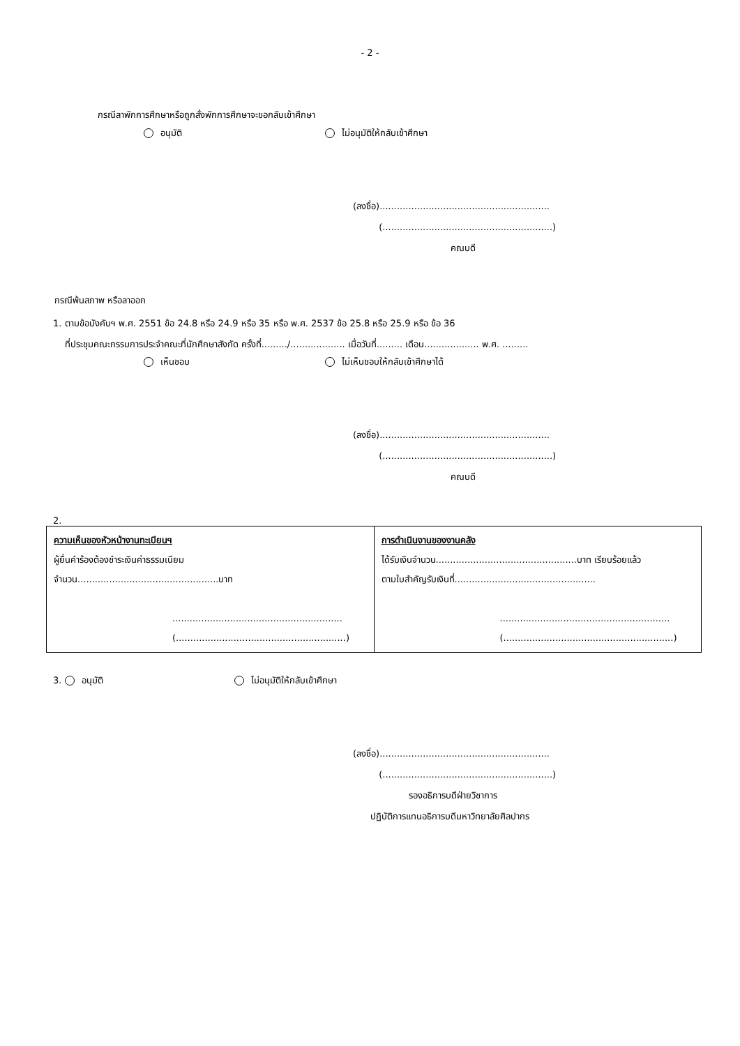- 2 -
กรณีลาพักการศึกษาหรือถูกสั่งพักการศึกษาจะขอกลับเข้าศึกษา
อนุมัติ ไม่อนุมัติให้กลับเข้าศึกษา
(ลงชื่อ)...........................................................
(...........................................................)
คณบดี
กรณีพ้นสภาพ หรือลาออก
1. ตามข้อบังคับฯ พ.ศ. 2551 ข้อ 24.8 หรือ 24.9 หรือ 35 หรือ พ.ศ. 2537 ข้อ 25.8 หรือ 25.9 หรือ ข้อ 36
ที่ประชุมคณะกรรมการประจำคณะที่นักศึกษาสังกัด ครั้งที่........./................... เมื่อวันที่......... เดือน................... พ.ศ. .........
เห็นชอบ ไม่เห็นชอบให้กลับเข้าศึกษาได้
(ลงชื่อ)...........................................................
(...........................................................)
คณบดี
2.
| ความเห็นของหัวหน้างานทะเบียนฯ ผู้ยื่นคำร้องต้องชำระเงินค่าธรรมเนียม จำนวน.................................................บาท ........................................................... (...........................................................) | การดำเนินงานของงานคลัง ได้รับเงินจำนวน.................................................บาท เรียบร้อยแล้ว ตามใบสำคัญรับเงินที่................................................. ........................................................... (...........................................................) |
3. อนุมัติ ไม่อนุมัติให้กลับเข้าศึกษา
(ลงชื่อ)...........................................................
(...........................................................)
รองอธิการบดีฝ่ายวิชาการ
ปฏิบัติการแทนอธิการบดีมหาวิทยาลัยศิลปากร